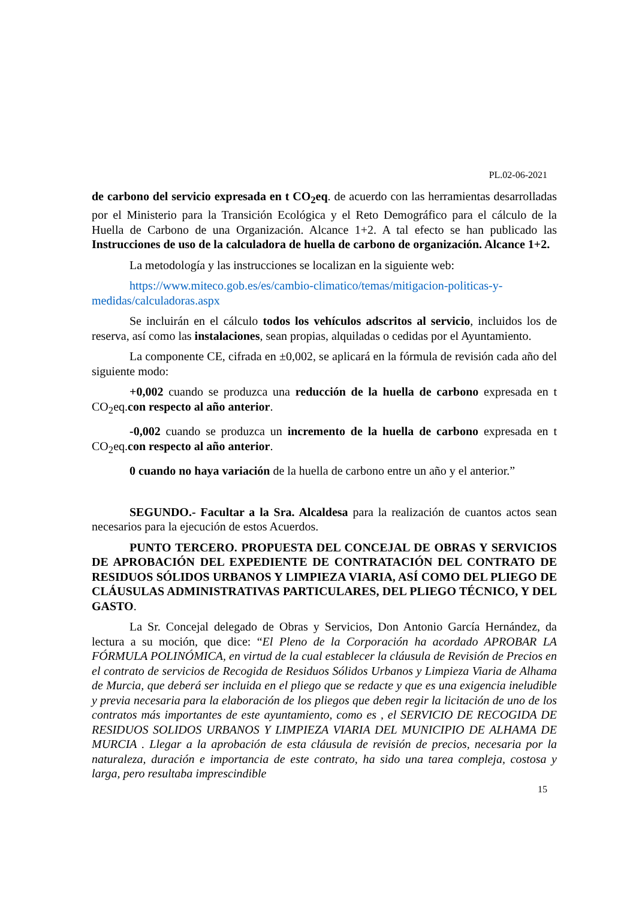PL.02-06-2021
de carbono del servicio expresada en t CO<sub>2</sub>eq. de acuerdo con las herramientas desarrolladas por el Ministerio para la Transición Ecológica y el Reto Demográfico para el cálculo de la Huella de Carbono de una Organización. Alcance 1+2. A tal efecto se han publicado las Instrucciones de uso de la calculadora de huella de carbono de organización. Alcance 1+2.
La metodología y las instrucciones se localizan en la siguiente web:
https://www.miteco.gob.es/es/cambio-climatico/temas/mitigacion-politicas-y-medidas/calculadoras.aspx
Se incluirán en el cálculo todos los vehículos adscritos al servicio, incluidos los de reserva, así como las instalaciones, sean propias, alquiladas o cedidas por el Ayuntamiento.
La componente CE, cifrada en ±0,002, se aplicará en la fórmula de revisión cada año del siguiente modo:
+0,002 cuando se produzca una reducción de la huella de carbono expresada en t CO<sub>2</sub>eq.con respecto al año anterior.
-0,002 cuando se produzca un incremento de la huella de carbono expresada en t CO<sub>2</sub>eq.con respecto al año anterior.
0 cuando no haya variación de la huella de carbono entre un año y el anterior.”
SEGUNDO.- Facultar a la Sra. Alcaldesa para la realización de cuantos actos sean necesarios para la ejecución de estos Acuerdos.
PUNTO TERCERO. PROPUESTA DEL CONCEJAL DE OBRAS Y SERVICIOS DE APROBACIÓN DEL EXPEDIENTE DE CONTRATACIÓN DEL CONTRATO DE RESIDUOS SÓLIDOS URBANOS Y LIMPIEZA VIARIA, ASÍ COMO DEL PLIEGO DE CLÁUSULAS ADMINISTRATIVAS PARTICULARES, DEL PLIEGO TÉCNICO, Y DEL GASTO.
La Sr. Concejal delegado de Obras y Servicios, Don Antonio García Hernández, da lectura a su moción, que dice: “El Pleno de la Corporación ha acordado APROBAR LA FÓRMULA POLINÓMICA, en virtud de la cual establecer la cláusula de Revisión de Precios en el contrato de servicios de Recogida de Residuos Sólidos Urbanos y Limpieza Viaria de Alhama de Murcia, que deberá ser incluida en el pliego que se redacte y que es una exigencia ineludible y previa necesaria para la elaboración de los pliegos que deben regir la licitación de uno de los contratos más importantes de este ayuntamiento, como es , el SERVICIO DE RECOGIDA DE RESIDUOS SOLIDOS URBANOS Y LIMPIEZA VIARIA DEL MUNICIPIO DE ALHAMA DE MURCIA . Llegar a la aprobación de esta cláusula de revisión de precios, necesaria por la naturaleza, duración e importancia de este contrato, ha sido una tarea compleja, costosa y larga, pero resultaba imprescindible
15